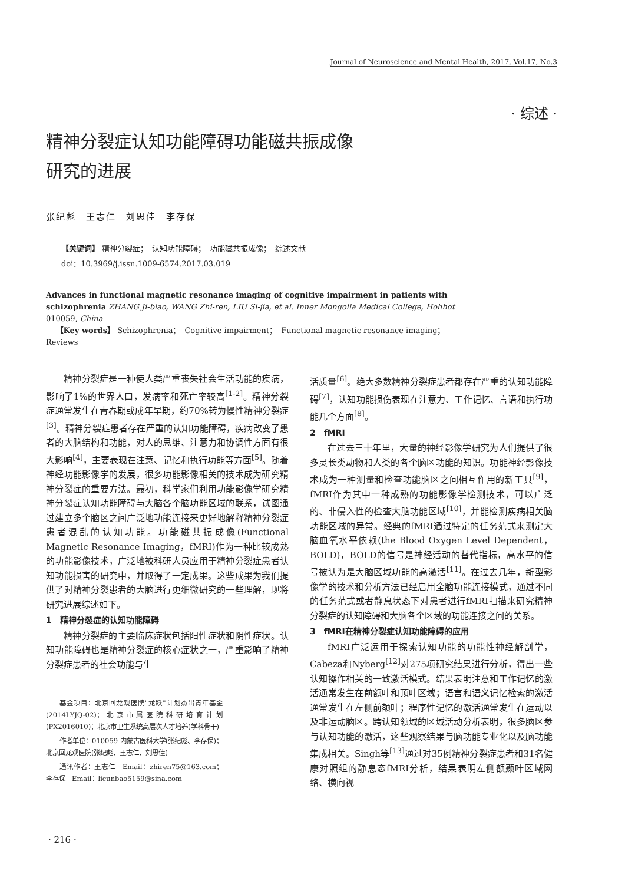Journal of Neuroscience and Mental Health, 2017, Vol.17, No.3
· 综述 ·
精神分裂症认知功能障碍功能磁共振成像
研究的进展
张纪彪　王志仁　刘思佳　李存保
【关键词】 精神分裂症；　认知功能障碍；　功能磁共振成像；　综述文献
doi：10.3969/j.issn.1009-6574.2017.03.019
Advances in functional magnetic resonance imaging of cognitive impairment in patients with schizophrenia ZHANG Ji-biao, WANG Zhi-ren, LIU Si-jia, et al. Inner Mongolia Medical College, Hohhot 010059, China
【Key words】 Schizophrenia；　Cognitive impairment；　Functional magnetic resonance imaging；　Reviews
精神分裂症是一种使人类严重丧失社会生活功能的疾病，影响了1%的世界人口，发病率和死亡率较高<sup>[1-2]</sup>。精神分裂症通常发生在青春期或成年早期，约70%转为慢性精神分裂症<sup>[3]</sup>。精神分裂症患者存在严重的认知功能障碍，疾病改变了患者的大脑结构和功能，对人的思维、注意力和协调性方面有很大影响<sup>[4]</sup>，主要表现在注意、记忆和执行功能等方面<sup>[5]</sup>。随着神经功能影像学的发展，很多功能影像相关的技术成为研究精神分裂症的重要方法。最初，科学家们利用功能影像学研究精神分裂症认知功能障碍与大脑各个脑功能区域的联系，试图通过建立多个脑区之间广泛地功能连接来更好地解释精神分裂症患者混乱的认知功能。功能磁共振成像(Functional Magnetic Resonance Imaging，fMRI)作为一种比较成熟的功能影像技术，广泛地被科研人员应用于精神分裂症患者认知功能损害的研究中，并取得了一定成果。这些成果为我们提供了对精神分裂患者的大脑进行更细微研究的一些理解，现将研究进展综述如下。
1　精神分裂症的认知功能障碍
精神分裂症的主要临床症状包括阳性症状和阴性症状。认知功能障碍也是精神分裂症的核心症状之一，严重影响了精神分裂症患者的社会功能与生
基金项目：北京回龙观医院"龙跃"计划杰出青年基金(2014LYJQ-02)；北京市属医院科研培育计划(PX2016010)；北京市卫生系统高层次人才培养(学科骨干)
作者单位：010059 内蒙古医科大学(张纪彪、李存保)；北京回龙观医院(张纪彪、王志仁、刘思佳)
通讯作者：王志仁　Email：zhiren75@163.com；李存保　Email：licunbao5159@sina.com
活质量<sup>[6]</sup>。绝大多数精神分裂症患者都存在严重的认知功能障碍<sup>[7]</sup>，认知功能损伤表现在注意力、工作记忆、言语和执行功能几个方面<sup>[8]</sup>。
2　fMRI
在过去三十年里，大量的神经影像学研究为人们提供了很多灵长类动物和人类的各个脑区功能的知识。功能神经影像技术成为一种测量和检查功能脑区之间相互作用的新工具<sup>[9]</sup>，fMRI作为其中一种成熟的功能影像学检测技术，可以广泛的、非侵入性的检查大脑功能区域<sup>[10]</sup>，并能检测疾病相关脑功能区域的异常。经典的fMRI通过特定的任务范式来测定大脑血氧水平依赖(the Blood Oxygen Level Dependent，BOLD)，BOLD的信号是神经活动的替代指标，高水平的信号被认为是大脑区域功能的高激活<sup>[11]</sup>。在过去几年，新型影像学的技术和分析方法已经启用全脑功能连接模式，通过不同的任务范式或者静息状态下对患者进行fMRI扫描来研究精神分裂症的认知障碍和大脑各个区域的功能连接之间的关系。
3　fMRI在精神分裂症认知功能障碍的应用
fMRI广泛运用于探索认知功能的功能性神经解剖学，Cabeza和Nyberg<sup>[12]</sup>对275项研究结果进行分析，得出一些认知操作相关的一致激活模式。结果表明注意和工作记忆的激活通常发生在前额叶和顶叶区域；语言和语义记忆检索的激活通常发生在左侧前额叶；程序性记忆的激活通常发生在运动以及非运动脑区。跨认知领域的区域活动分析表明，很多脑区参与认知功能的激活，这些观察结果与脑功能专业化以及脑功能集成相关。Singh等<sup>[13]</sup>通过对35例精神分裂症患者和31名健康对照组的静息态fMRI分析，结果表明左侧额颞叶区域网络、横向视
· 216 ·